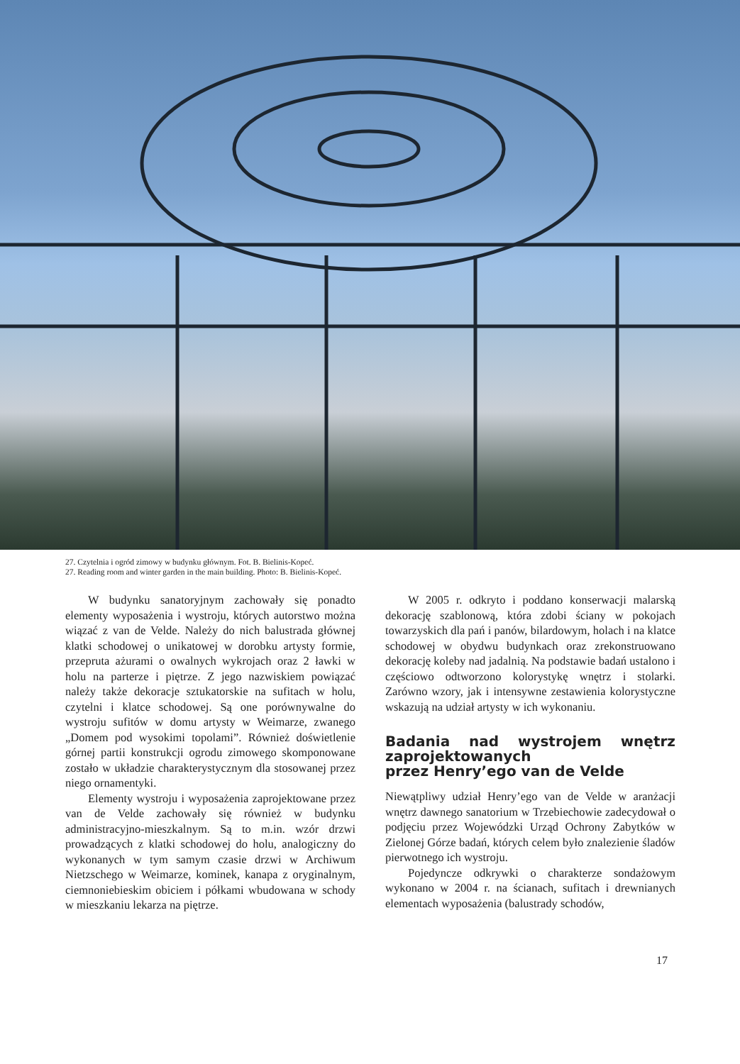27. Czytelnia i ogród zimowy w budynku głównym. Fot. B. Bielinis-Kopeć.
27. Reading room and winter garden in the main building. Photo: B. Bielinis-Kopeć.
W budynku sanatoryjnym zachowały się ponadto elementy wyposażenia i wystroju, których autorstwo można wiązać z van de Velde. Należy do nich balustrada głównej klatki schodowej o unikatowej w dorobku artysty formie, przepruta ażurami o owalnych wykrojach oraz 2 ławki w holu na parterze i piętrze. Z jego nazwiskiem powiązać należy także dekoracje sztukatorskie na sufitach w holu, czytelni i klatce schodowej. Są one porównywalne do wystroju sufitów w domu artysty w Weimarze, zwanego „Domem pod wysokimi topolami”. Również doświetlenie górnej partii konstrukcji ogrodu zimowego skomponowane zostało w układzie charakterystycznym dla stosowanej przez niego ornamentyki.
Elementy wystroju i wyposażenia zaprojektowane przez van de Velde zachowały się również w budynku administracyjno-mieszkalnym. Są to m.in. wzór drzwi prowadzących z klatki schodowej do holu, analogiczny do wykonanych w tym samym czasie drzwi w Archiwum Nietzschego w Weimarze, kominek, kanapa z oryginalnym, ciemnoniebieskim obiciem i półkami wbudowana w schody w mieszkaniu lekarza na piętrze.
W 2005 r. odkryto i poddano konserwacji malarską dekorację szablonową, która zdobi ściany w pokojach towarzyskich dla pań i panów, bilardowym, holach i na klatce schodowej w obydwu budynkach oraz zrekonstruowano dekorację koleby nad jadalnią. Na podstawie badań ustalono i częściowo odtworzono kolorystykę wnętrz i stolarki. Zarówno wzory, jak i intensywne zestawienia kolorystyczne wskazują na udział artysty w ich wykonaniu.
Badania nad wystrojem wnętrz zaprojektowanych
przez Henry’ego van de Velde
Niewątpliwy udział Henry’ego van de Velde w aranżacji wnętrz dawnego sanatorium w Trzebiechowie zadecydował o podjęciu przez Wojewódzki Urząd Ochrony Zabytków w Zielonej Górze badań, których celem było znalezienie śladów pierwotnego ich wystroju.
Pojedyncze odkrywki o charakterze sondażowym wykonano w 2004 r. na ścianach, sufitach i drewnianych elementach wyposażenia (balustrady schodów,
17